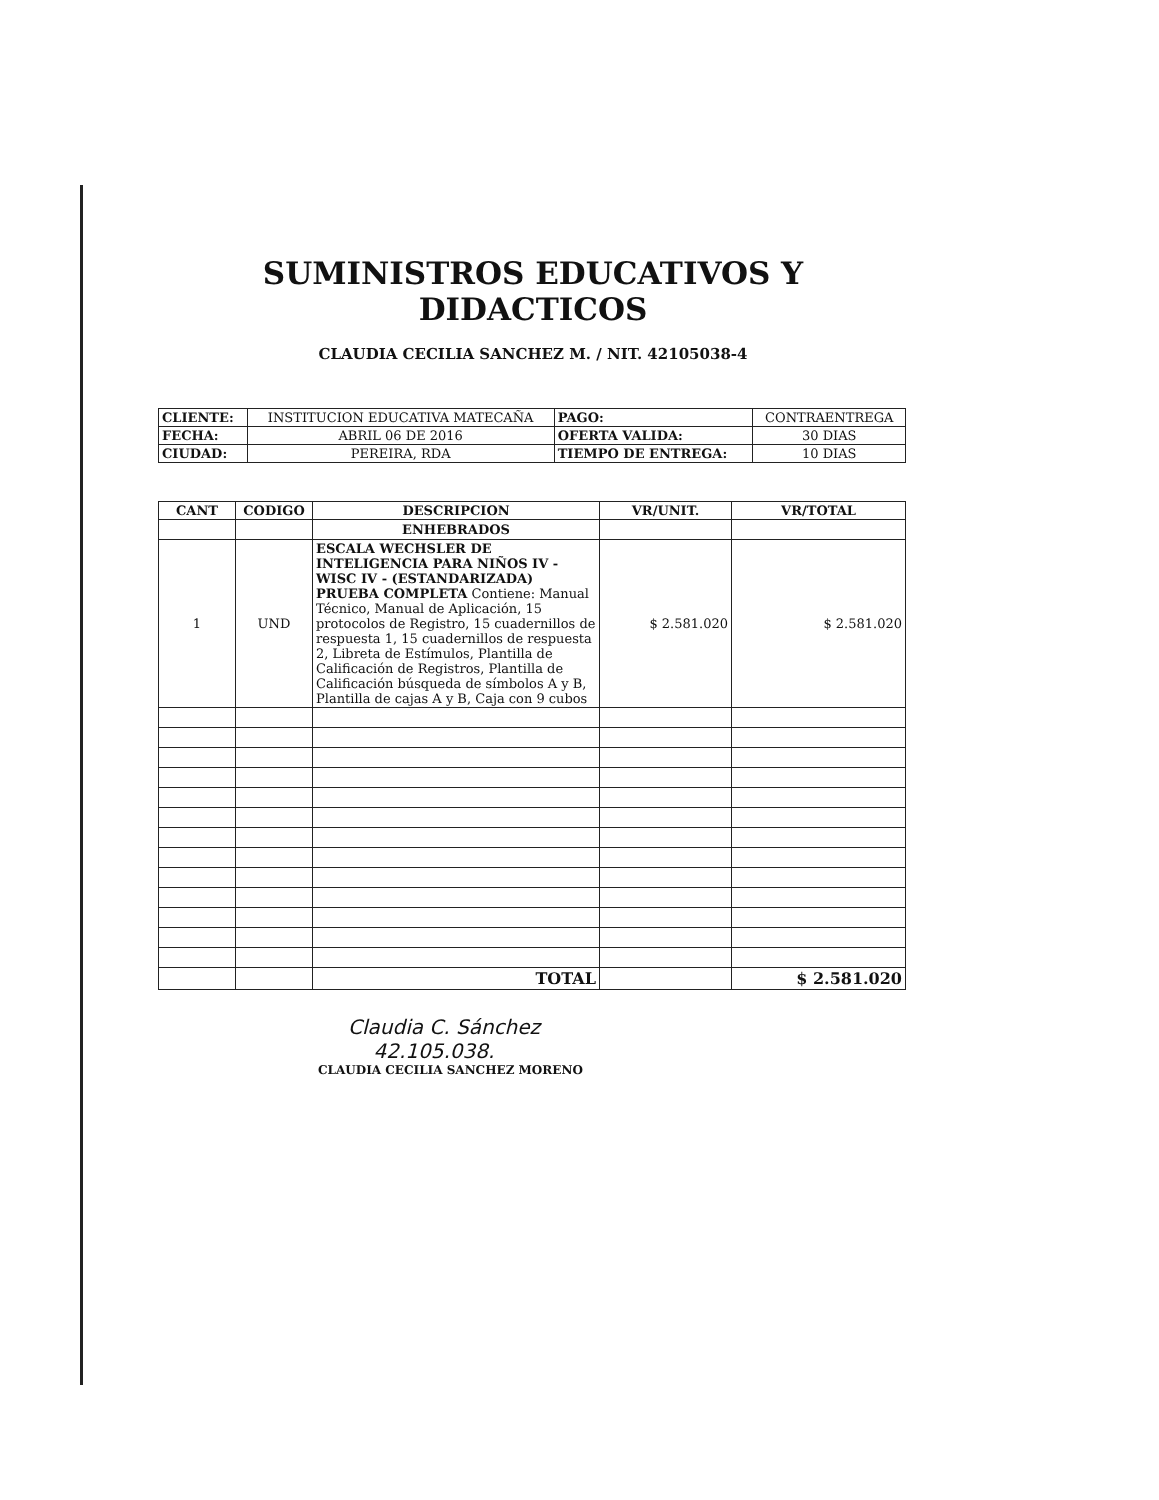SUMINISTROS EDUCATIVOS Y DIDACTICOS
CLAUDIA CECILIA SANCHEZ M. / NIT. 42105038-4
| CLIENTE: | INSTITUCION EDUCATIVA MATECAÑA | PAGO: | CONTRAENTREGA |
| FECHA: | ABRIL 06 DE 2016 | OFERTA VALIDA: | 30 DIAS |
| CIUDAD: | PEREIRA, RDA | TIEMPO DE ENTREGA: | 10 DIAS |
| CANT | CODIGO | DESCRIPCION | VR/UNIT. | VR/TOTAL |
| --- | --- | --- | --- | --- |
| | | ENHEBRADOS | | |
| 1 | UND | ESCALA WECHSLER DE INTELIGENCIA PARA NIÑOS IV - WISC IV - (ESTANDARIZADA) PRUEBA COMPLETA Contiene: Manual Técnico, Manual de Aplicación, 15 protocolos de Registro, 15 cuadernillos de respuesta 1, 15 cuadernillos de respuesta 2, Libreta de Estímulos, Plantilla de Calificación de Registros, Plantilla de Calificación búsqueda de símbolos A y B, Plantilla de cajas A y B, Caja con 9 cubos | $ 2.581.020 | $ 2.581.020 |
| | | TOTAL | | $ 2.581.020 |
Claudia C. Sánchez
42.105.038.
CLAUDIA CECILIA SANCHEZ MORENO